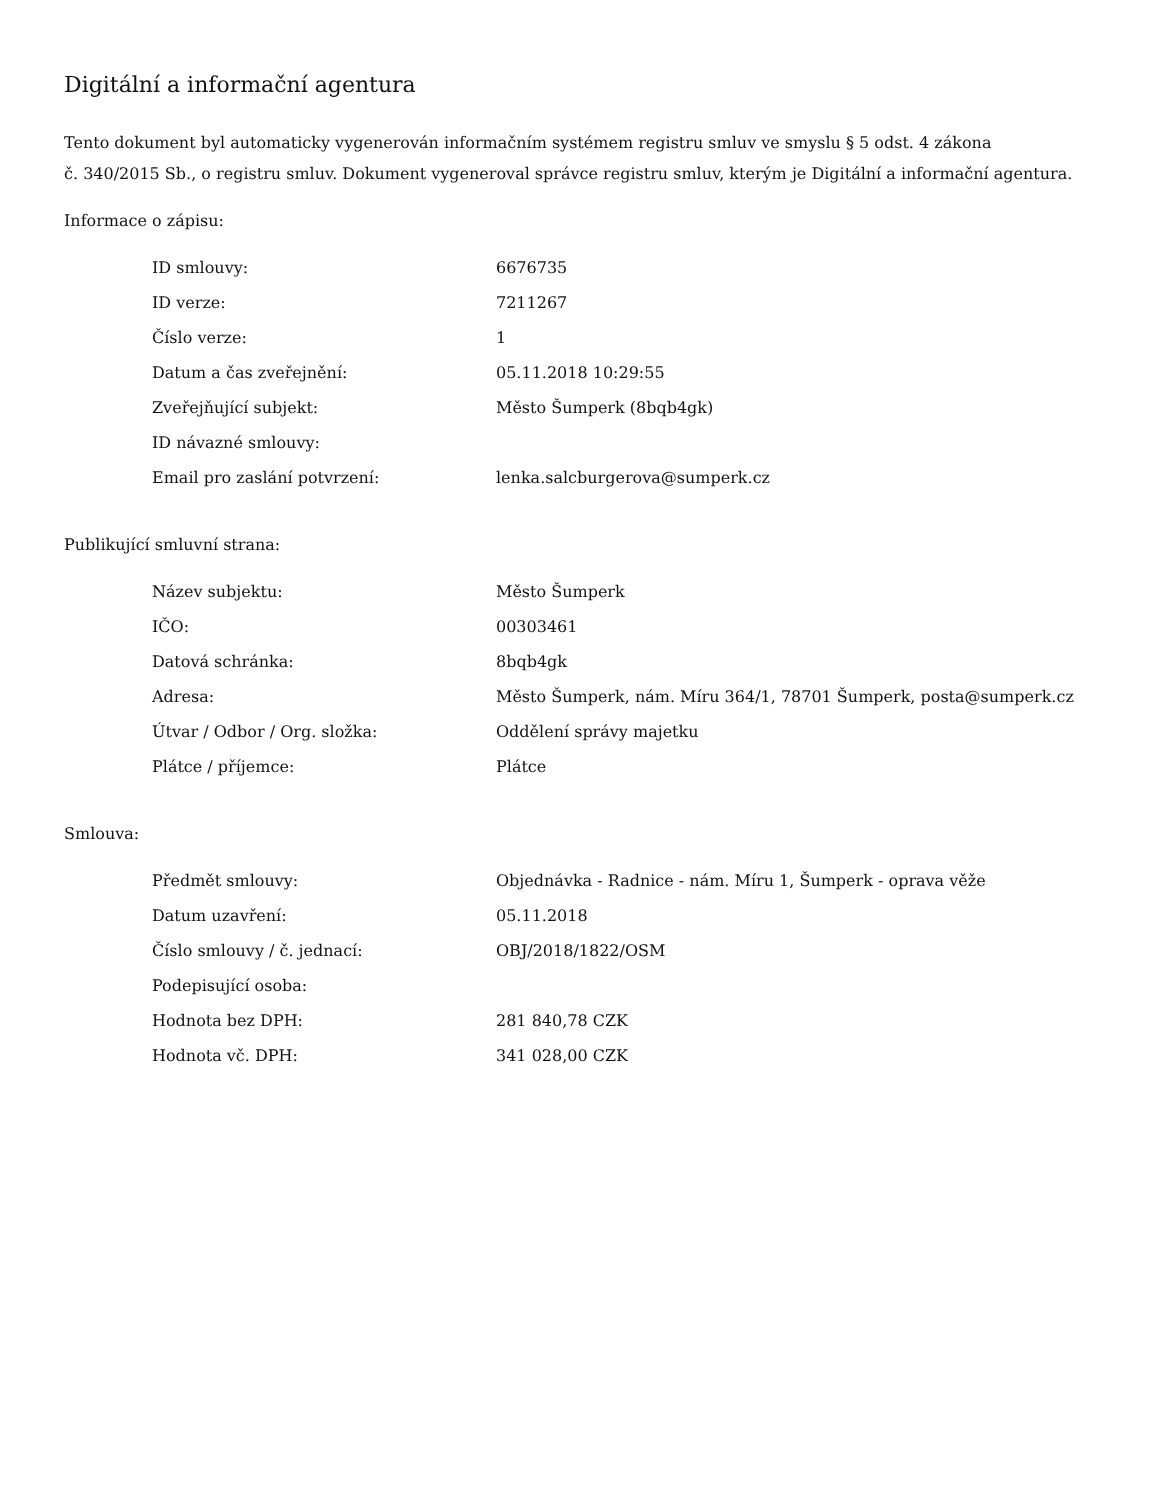Digitální a informační agentura
Tento dokument byl automaticky vygenerován informačním systémem registru smluv ve smyslu § 5 odst. 4 zákona
č. 340/2015 Sb., o registru smluv. Dokument vygeneroval správce registru smluv, kterým je Digitální a informační agentura.
Informace o zápisu:
| ID smlouvy: | 6676735 |
| ID verze: | 7211267 |
| Číslo verze: | 1 |
| Datum a čas zveřejnění: | 05.11.2018 10:29:55 |
| Zveřejňující subjekt: | Město Šumperk (8bqb4gk) |
| ID návazné smlouvy: | |
| Email pro zaslání potvrzení: | lenka.salcburgerova@sumperk.cz |
Publikující smluvní strana:
| Název subjektu: | Město Šumperk |
| IČO: | 00303461 |
| Datová schránka: | 8bqb4gk |
| Adresa: | Město Šumperk, nám. Míru 364/1, 78701 Šumperk, posta@sumperk.cz |
| Útvar / Odbor / Org. složka: | Oddělení správy majetku |
| Plátce / příjemce: | Plátce |
Smlouva:
| Předmět smlouvy: | Objednávka - Radnice - nám. Míru 1, Šumperk - oprava věže |
| Datum uzavření: | 05.11.2018 |
| Číslo smlouvy / č. jednací: | OBJ/2018/1822/OSM |
| Podepisující osoba: | |
| Hodnota bez DPH: | 281 840,78 CZK |
| Hodnota vč. DPH: | 341 028,00 CZK |